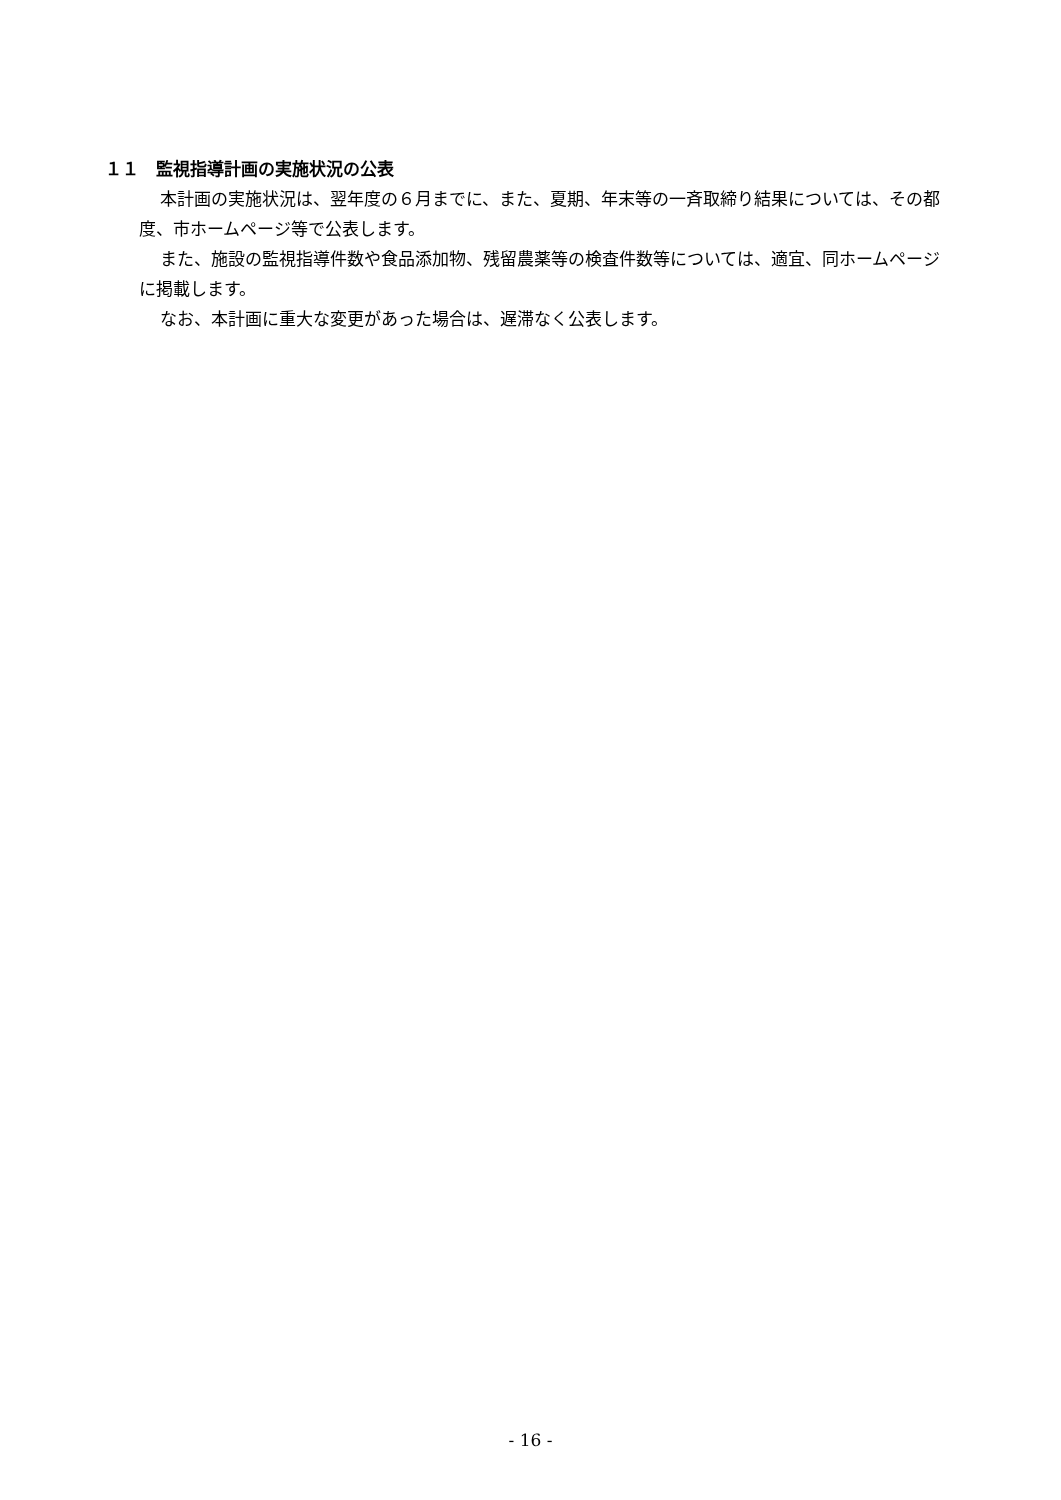１１　監視指導計画の実施状況の公表
本計画の実施状況は、翌年度の６月までに、また、夏期、年末等の一斉取締り結果については、その都度、市ホームページ等で公表します。
また、施設の監視指導件数や食品添加物、残留農薬等の検査件数等については、適宜、同ホームページに掲載します。
なお、本計画に重大な変更があった場合は、遅滞なく公表します。
- 16 -